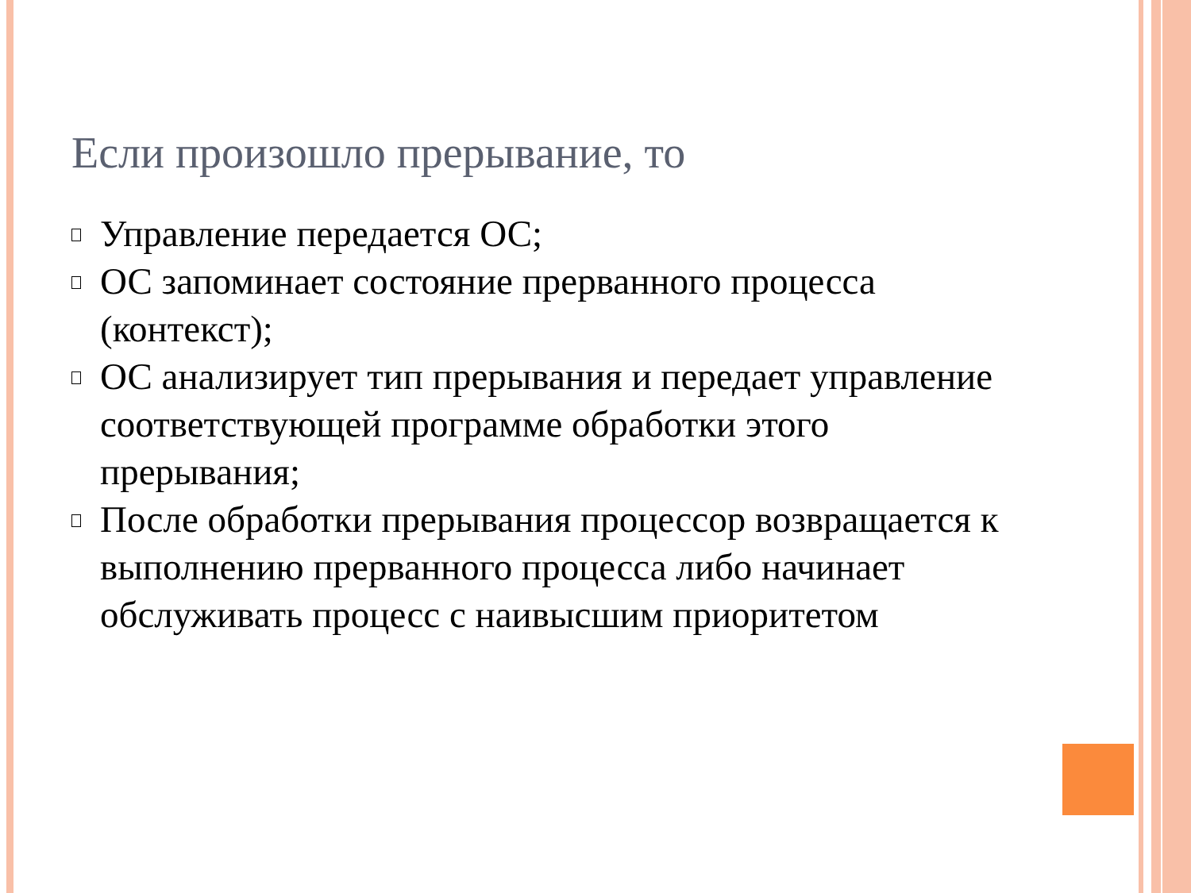Если произошло прерывание, то
Управление передается ОС;
ОС запоминает состояние прерванного процесса (контекст);
ОС анализирует тип прерывания и передает управление соответствующей программе обработки этого прерывания;
После обработки прерывания процессор возвращается к выполнению прерванного процесса либо начинает обслуживать процесс с наивысшим приоритетом